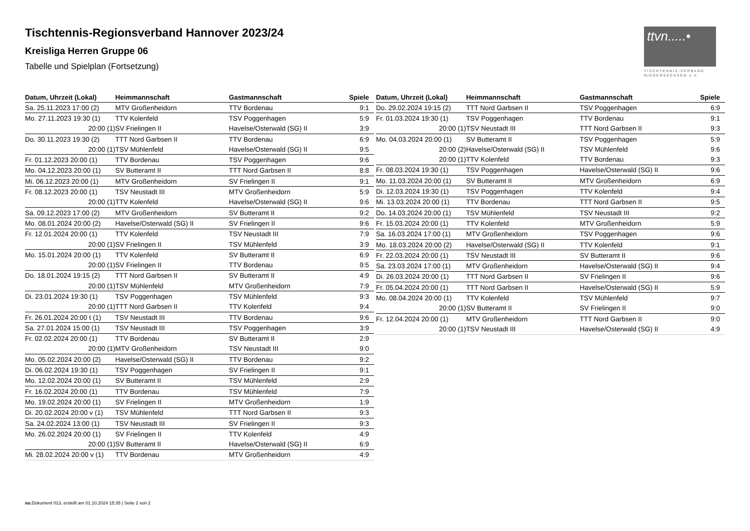Tischtennis-Regionsverband Hannover 2023/24
Kreisliga Herren Gruppe 06
Tabelle und Spielplan (Fortsetzung)
ttvn.....•
TISCHTENNIS-VERBAND
NIEDERSACHSEN e.V.
| Datum, Uhrzeit (Lokal) | Heimmannschaft | Gastmannschaft | Spiele |
| --- | --- | --- | --- |
| Sa. 25.11.2023 17:00 (2) | MTV Großenheidorn | TTV Bordenau | 9:1 |
| Mo. 27.11.2023 19:30 (1) | TTV Kolenfeld | TSV Poggenhagen | 5:9 |
| 20:00 (1) | SV Frielingen II | Havelse/Osterwald (SG) II | 3:9 |
| Do. 30.11.2023 19:30 (2) | TTT Nord Garbsen II | TTV Bordenau | 6:9 |
| 20:00 (1) | TSV Mühlenfeld | Havelse/Osterwald (SG) II | 9:5 |
| Fr. 01.12.2023 20:00 (1) | TTV Bordenau | TSV Poggenhagen | 9:6 |
| Mo. 04.12.2023 20:00 (1) | SV Butteramt II | TTT Nord Garbsen II | 8:8 |
| Mi. 06.12.2023 20:00 (1) | MTV Großenheidorn | SV Frielingen II | 9:1 |
| Fr. 08.12.2023 20:00 (1) | TSV Neustadt III | MTV Großenheidorn | 5:9 |
| 20:00 (1) | TTV Kolenfeld | Havelse/Osterwald (SG) II | 9:6 |
| Sa. 09.12.2023 17:00 (2) | MTV Großenheidorn | SV Butteramt II | 9:2 |
| Mo. 08.01.2024 20:00 (2) | Havelse/Osterwald (SG) II | SV Frielingen II | 9:6 |
| Fr. 12.01.2024 20:00 (1) | TTV Kolenfeld | TSV Neustadt III | 7:9 |
| 20:00 (1) | SV Frielingen II | TSV Mühlenfeld | 3:9 |
| Mo. 15.01.2024 20:00 (1) | TTV Kolenfeld | SV Butteramt II | 6:9 |
| 20:00 (1) | SV Frielingen II | TTV Bordenau | 9:5 |
| Do. 18.01.2024 19:15 (2) | TTT Nord Garbsen II | SV Butteramt II | 4:9 |
| 20:00 (1) | TSV Mühlenfeld | MTV Großenheidorn | 7:9 |
| Di. 23.01.2024 19:30 (1) | TSV Poggenhagen | TSV Mühlenfeld | 9:3 |
| 20:00 (1) | TTT Nord Garbsen II | TTV Kolenfeld | 9:4 |
| Fr. 26.01.2024 20:00 t (1) | TSV Neustadt III | TTV Bordenau | 9:6 |
| Sa. 27.01.2024 15:00 (1) | TSV Neustadt III | TSV Poggenhagen | 3:9 |
| Fr. 02.02.2024 20:00 (1) | TTV Bordenau | SV Butteramt II | 2:9 |
| 20:00 (1) | MTV Großenheidorn | TSV Neustadt III | 9:0 |
| Mo. 05.02.2024 20:00 (2) | Havelse/Osterwald (SG) II | TTV Bordenau | 9:2 |
| Di. 06.02.2024 19:30 (1) | TSV Poggenhagen | SV Frielingen II | 9:1 |
| Mo. 12.02.2024 20:00 (1) | SV Butteramt II | TSV Mühlenfeld | 2:9 |
| Fr. 16.02.2024 20:00 (1) | TTV Bordenau | TSV Mühlenfeld | 7:9 |
| Mo. 19.02.2024 20:00 (1) | SV Frielingen II | MTV Großenheidorn | 1:9 |
| Di. 20.02.2024 20:00 v (1) | TSV Mühlenfeld | TTT Nord Garbsen II | 9:3 |
| Sa. 24.02.2024 13:00 (1) | TSV Neustadt III | SV Frielingen II | 9:3 |
| Mo. 26.02.2024 20:00 (1) | SV Frielingen II | TTV Kolenfeld | 4:9 |
| 20:00 (1) | SV Butteramt II | Havelse/Osterwald (SG) II | 6:9 |
| Mi. 28.02.2024 20:00 v (1) | TTV Bordenau | MTV Großenheidorn | 4:9 |
| Datum, Uhrzeit (Lokal) | Heimmannschaft | Gastmannschaft | Spiele |
| --- | --- | --- | --- |
| Do. 29.02.2024 19:15 (2) | TTT Nord Garbsen II | TSV Poggenhagen | 6:9 |
| Fr. 01.03.2024 19:30 (1) | TSV Poggenhagen | TTV Bordenau | 9:1 |
| 20:00 (1) | TSV Neustadt III | TTT Nord Garbsen II | 9:3 |
| Mo. 04.03.2024 20:00 (1) | SV Butteramt II | TSV Poggenhagen | 5:9 |
| 20:00 (2) | Havelse/Osterwald (SG) II | TSV Mühlenfeld | 9:6 |
| 20:00 (1) | TTV Kolenfeld | TTV Bordenau | 9:3 |
| Fr. 08.03.2024 19:30 (1) | TSV Poggenhagen | Havelse/Osterwald (SG) II | 9:6 |
| Mo. 11.03.2024 20:00 (1) | SV Butteramt II | MTV Großenheidorn | 6:9 |
| Di. 12.03.2024 19:30 (1) | TSV Poggenhagen | TTV Kolenfeld | 9:4 |
| Mi. 13.03.2024 20:00 (1) | TTV Bordenau | TTT Nord Garbsen II | 9:5 |
| Do. 14.03.2024 20:00 (1) | TSV Mühlenfeld | TSV Neustadt III | 9:2 |
| Fr. 15.03.2024 20:00 (1) | TTV Kolenfeld | MTV Großenheidorn | 5:9 |
| Sa. 16.03.2024 17:00 (1) | MTV Großenheidorn | TSV Poggenhagen | 9:6 |
| Mo. 18.03.2024 20:00 (2) | Havelse/Osterwald (SG) II | TTV Kolenfeld | 9:1 |
| Fr. 22.03.2024 20:00 (1) | TSV Neustadt III | SV Butteramt II | 9:6 |
| Sa. 23.03.2024 17:00 (1) | MTV Großenheidorn | Havelse/Osterwald (SG) II | 9:4 |
| Di. 26.03.2024 20:00 (1) | TTT Nord Garbsen II | SV Frielingen II | 9:6 |
| Fr. 05.04.2024 20:00 (1) | TTT Nord Garbsen II | Havelse/Osterwald (SG) II | 5:9 |
| Mo. 08.04.2024 20:00 (1) | TTV Kolenfeld | TSV Mühlenfeld | 9:7 |
| 20:00 (1) | SV Butteramt II | SV Frielingen II | 9:0 |
| Fr. 12.04.2024 20:00 (1) | MTV Großenheidorn | TTT Nord Garbsen II | 9:0 |
| 20:00 (1) | TSV Neustadt III | Havelse/Osterwald (SG) II | 4:9 |
nu.Dokument 013, erstellt am 01.10.2024 15:35 | Seite 2 von 2